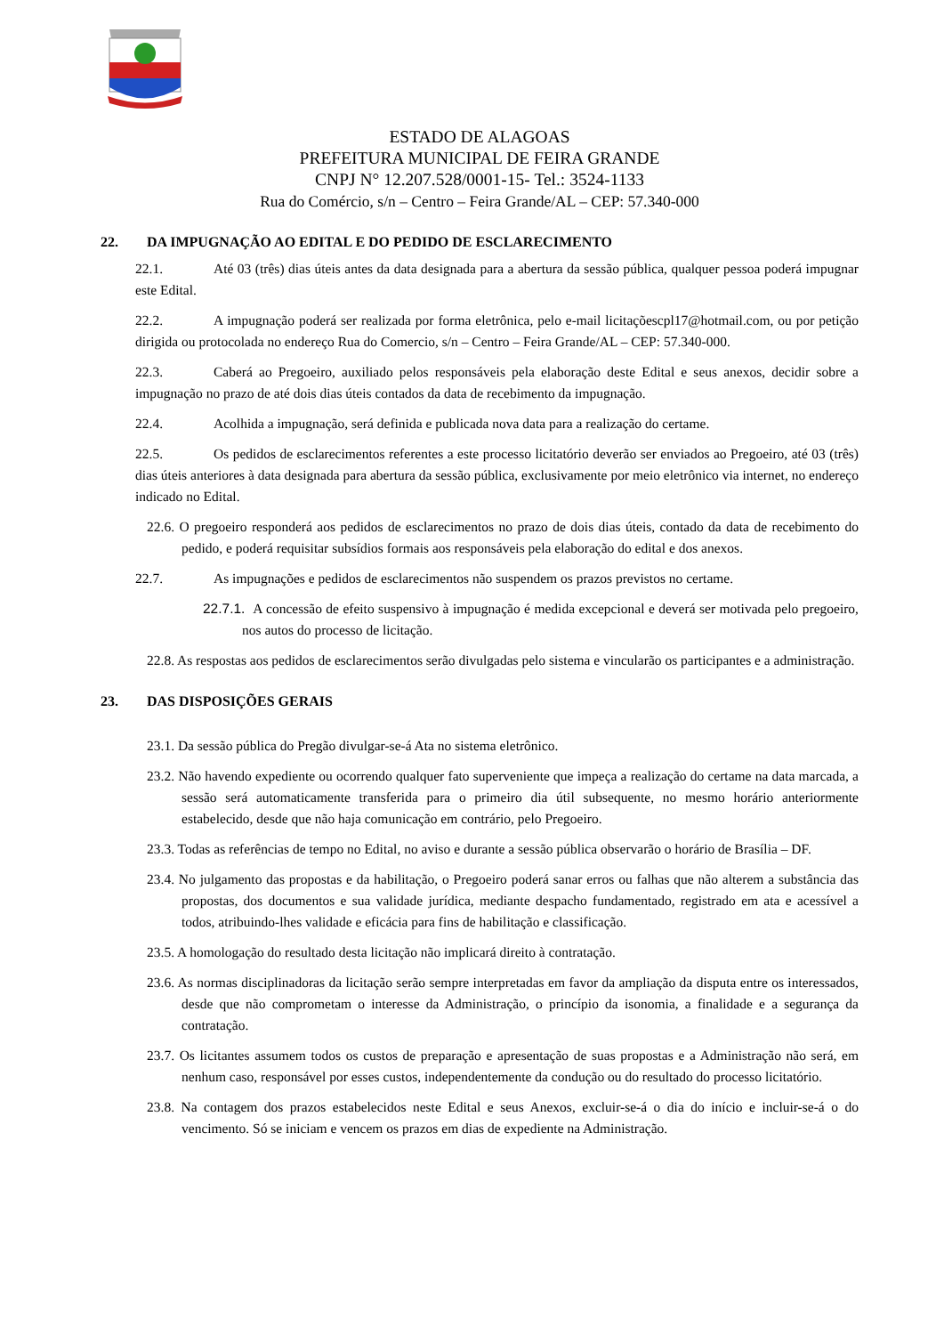ESTADO DE ALAGOAS
PREFEITURA MUNICIPAL DE FEIRA GRANDE
CNPJ N° 12.207.528/0001-15- Tel.: 3524-1133
Rua do Comércio, s/n – Centro – Feira Grande/AL – CEP: 57.340-000
22. DA IMPUGNAÇÃO AO EDITAL E DO PEDIDO DE ESCLARECIMENTO
22.1. Até 03 (três) dias úteis antes da data designada para a abertura da sessão pública, qualquer pessoa poderá impugnar este Edital.
22.2. A impugnação poderá ser realizada por forma eletrônica, pelo e-mail licitaçõescpl17@hotmail.com, ou por petição dirigida ou protocolada no endereço Rua do Comercio, s/n – Centro – Feira Grande/AL – CEP: 57.340-000.
22.3. Caberá ao Pregoeiro, auxiliado pelos responsáveis pela elaboração deste Edital e seus anexos, decidir sobre a impugnação no prazo de até dois dias úteis contados da data de recebimento da impugnação.
22.4. Acolhida a impugnação, será definida e publicada nova data para a realização do certame.
22.5. Os pedidos de esclarecimentos referentes a este processo licitatório deverão ser enviados ao Pregoeiro, até 03 (três) dias úteis anteriores à data designada para abertura da sessão pública, exclusivamente por meio eletrônico via internet, no endereço indicado no Edital.
22.6. O pregoeiro responderá aos pedidos de esclarecimentos no prazo de dois dias úteis, contado da data de recebimento do pedido, e poderá requisitar subsídios formais aos responsáveis pela elaboração do edital e dos anexos.
22.7. As impugnações e pedidos de esclarecimentos não suspendem os prazos previstos no certame.
22.7.1. A concessão de efeito suspensivo à impugnação é medida excepcional e deverá ser motivada pelo pregoeiro, nos autos do processo de licitação.
22.8. As respostas aos pedidos de esclarecimentos serão divulgadas pelo sistema e vincularão os participantes e a administração.
23. DAS DISPOSIÇÕES GERAIS
23.1. Da sessão pública do Pregão divulgar-se-á Ata no sistema eletrônico.
23.2. Não havendo expediente ou ocorrendo qualquer fato superveniente que impeça a realização do certame na data marcada, a sessão será automaticamente transferida para o primeiro dia útil subsequente, no mesmo horário anteriormente estabelecido, desde que não haja comunicação em contrário, pelo Pregoeiro.
23.3. Todas as referências de tempo no Edital, no aviso e durante a sessão pública observarão o horário de Brasília – DF.
23.4. No julgamento das propostas e da habilitação, o Pregoeiro poderá sanar erros ou falhas que não alterem a substância das propostas, dos documentos e sua validade jurídica, mediante despacho fundamentado, registrado em ata e acessível a todos, atribuindo-lhes validade e eficácia para fins de habilitação e classificação.
23.5. A homologação do resultado desta licitação não implicará direito à contratação.
23.6. As normas disciplinadoras da licitação serão sempre interpretadas em favor da ampliação da disputa entre os interessados, desde que não comprometam o interesse da Administração, o princípio da isonomia, a finalidade e a segurança da contratação.
23.7. Os licitantes assumem todos os custos de preparação e apresentação de suas propostas e a Administração não será, em nenhum caso, responsável por esses custos, independentemente da condução ou do resultado do processo licitatório.
23.8. Na contagem dos prazos estabelecidos neste Edital e seus Anexos, excluir-se-á o dia do início e incluir-se-á o do vencimento. Só se iniciam e vencem os prazos em dias de expediente na Administração.